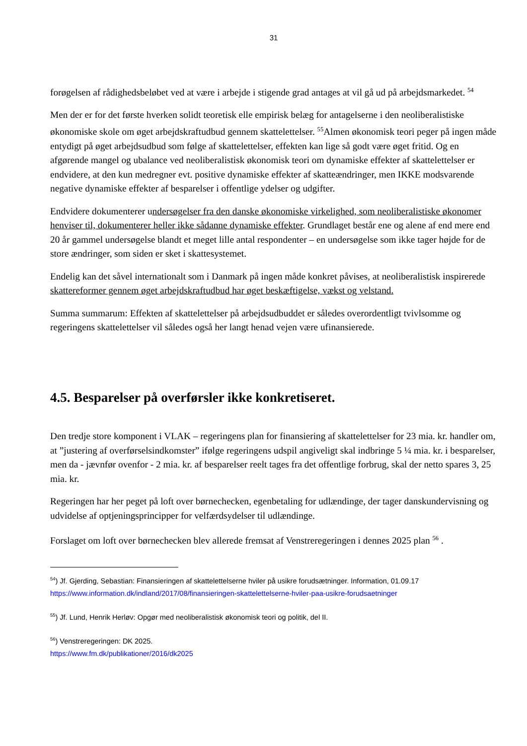31
forøgelsen af rådighedsbeløbet ved at være i arbejde i stigende grad antages at vil gå ud på arbejdsmarkedet. <sup>54</sup>
Men der er for det første hverken solidt teoretisk elle empirisk belæg for antagelserne i den neoliberalistiske økonomiske skole om øget arbejdskraftudbud gennem skattelettelser. <sup>55</sup>Almen økonomisk teori peger på ingen måde entydigt på øget arbejdsudbud som følge af skattelettelser, effekten kan lige så godt være øget fritid. Og en afgørende mangel og ubalance ved neoliberalistisk økonomisk teori om dynamiske effekter af skattelettelser er endvidere, at den kun medregner evt. positive dynamiske effekter af skatteændringer, men IKKE modsvarende negative dynamiske effekter af besparelser i offentlige ydelser og udgifter.
Endvidere dokumenterer undersøgelser fra den danske økonomiske virkelighed, som neoliberalistiske økonomer henviser til, dokumenterer heller ikke sådanne dynamiske effekter. Grundlaget består ene og alene af end mere end 20 år gammel undersøgelse blandt et meget lille antal respondenter – en undersøgelse som ikke tager højde for de store ændringer, som siden er sket i skattesystemet.
Endelig kan det såvel internationalt som i Danmark på ingen måde konkret påvises, at neoliberalistisk inspirerede skattereformer gennem øget arbejdskraftudbud har øget beskæftigelse, vækst og velstand.
Summa summarum: Effekten af skattelettelser på arbejdsudbuddet er således overordentligt tvivlsomme og regeringens skattelettelser vil således også her langt henad vejen være ufinansierede.
4.5. Besparelser på overførsler ikke konkretiseret.
Den tredje store komponent i VLAK – regeringens plan for finansiering af skattelettelser for 23 mia. kr. handler om, at ”justering af overførselsindkomster” ifølge regeringens udspil angiveligt skal indbringe 5 ¼ mia. kr. i besparelser, men da - jævnfør ovenfor - 2 mia. kr. af besparelser reelt tages fra det offentlige forbrug, skal der netto spares 3, 25 mia. kr.
Regeringen har her peget på loft over børnechecken, egenbetaling for udlændinge, der tager danskundervisning og udvidelse af optjeningsprincipper for velfærdsydelser til udlændinge.
Forslaget om loft over børnechecken blev allerede fremsat af Venstreregeringen i dennes 2025 plan <sup>56</sup> .
<sup>54</sup>) Jf. Gjerding, Sebastian: Finansieringen af skattelettelserne hviler på usikre forudsætninger. Information, 01.09.17
https://www.information.dk/indland/2017/08/finansieringen-skattelettelserne-hviler-paa-usikre-forudsaetninger
<sup>55</sup>) Jf. Lund, Henrik Herløv: Opgør med neoliberalistisk økonomisk teori og politik, del II.
<sup>56</sup>) Venstreregeringen: DK 2025.
https://www.fm.dk/publikationer/2016/dk2025